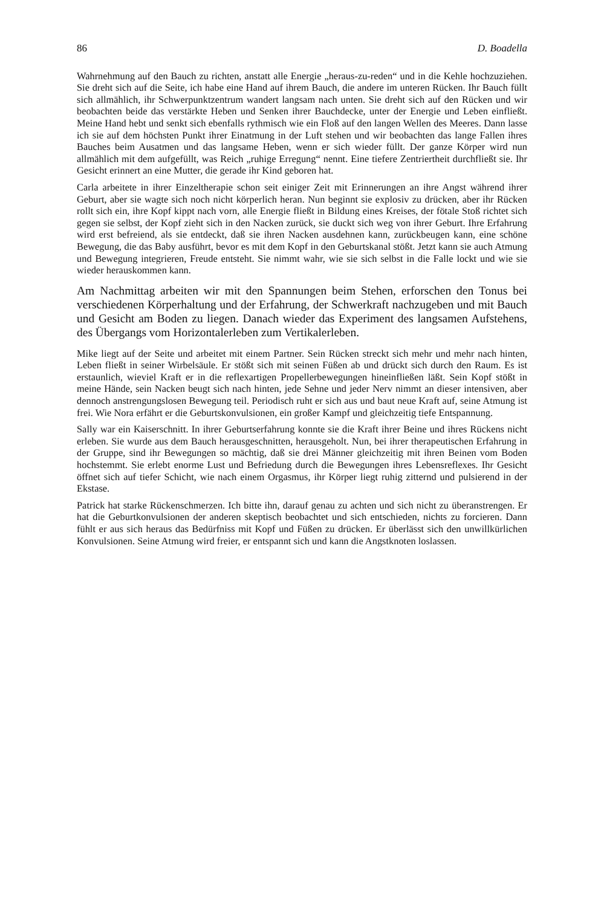86 D. Boadella
Wahrnehmung auf den Bauch zu richten, anstatt alle Energie „heraus-zu-reden“ und in die Kehle hochzuziehen. Sie dreht sich auf die Seite, ich habe eine Hand auf ihrem Bauch, die andere im unteren Rücken. Ihr Bauch füllt sich allmählich, ihr Schwerpunktzentrum wandert langsam nach unten. Sie dreht sich auf den Rücken und wir beobachten beide das verstärkte Heben und Senken ihrer Bauchdecke, unter der Energie und Leben einfließt. Meine Hand hebt und senkt sich ebenfalls rythmisch wie ein Floß auf den langen Wellen des Meeres. Dann lasse ich sie auf dem höchsten Punkt ihrer Einatmung in der Luft stehen und wir beobachten das lange Fallen ihres Bauches beim Ausatmen und das langsame Heben, wenn er sich wieder füllt. Der ganze Körper wird nun allmählich mit dem aufgefüllt, was Reich „ruhige Erregung“ nennt. Eine tiefere Zentriertheit durchfließt sie. Ihr Gesicht erinnert an eine Mutter, die gerade ihr Kind geboren hat.
Carla arbeitete in ihrer Einzeltherapie schon seit einiger Zeit mit Erinnerungen an ihre Angst während ihrer Geburt, aber sie wagte sich noch nicht körperlich heran. Nun beginnt sie explosiv zu drücken, aber ihr Rücken rollt sich ein, ihre Kopf kippt nach vorn, alle Energie fließt in Bildung eines Kreises, der fötale Stoß richtet sich gegen sie selbst, der Kopf zieht sich in den Nacken zurück, sie duckt sich weg von ihrer Geburt. Ihre Erfahrung wird erst befreiend, als sie entdeckt, daß sie ihren Nacken ausdehnen kann, zurückbeugen kann, eine schöne Bewegung, die das Baby ausführt, bevor es mit dem Kopf in den Geburtskanal stößt. Jetzt kann sie auch Atmung und Bewegung integrieren, Freude entsteht. Sie nimmt wahr, wie sie sich selbst in die Falle lockt und wie sie wieder herauskommen kann.
Am Nachmittag arbeiten wir mit den Spannungen beim Stehen, erforschen den Tonus bei verschiedenen Körperhaltung und der Erfahrung, der Schwerkraft nachzugeben und mit Bauch und Gesicht am Boden zu liegen. Danach wieder das Experiment des langsamen Aufstehens, des Übergangs vom Horizontalerleben zum Vertikalerleben.
Mike liegt auf der Seite und arbeitet mit einem Partner. Sein Rücken streckt sich mehr und mehr nach hinten, Leben fließt in seiner Wirbelsäule. Er stößt sich mit seinen Füßen ab und drückt sich durch den Raum. Es ist erstaunlich, wieviel Kraft er in die reflexartigen Propellerbewegungen hineinfließen läßt. Sein Kopf stößt in meine Hände, sein Nacken beugt sich nach hinten, jede Sehne und jeder Nerv nimmt an dieser intensiven, aber dennoch anstrengungslosen Bewegung teil. Periodisch ruht er sich aus und baut neue Kraft auf, seine Atmung ist frei. Wie Nora erfährt er die Geburtskonvulsionen, ein großer Kampf und gleichzeitig tiefe Entspannung.
Sally war ein Kaiserschnitt. In ihrer Geburtserfahrung konnte sie die Kraft ihrer Beine und ihres Rückens nicht erleben. Sie wurde aus dem Bauch herausgeschnitten, herausgeholt. Nun, bei ihrer therapeutischen Erfahrung in der Gruppe, sind ihr Bewegungen so mächtig, daß sie drei Männer gleichzeitig mit ihren Beinen vom Boden hochstemmt. Sie erlebt enorme Lust und Befriedung durch die Bewegungen ihres Lebensreflexes. Ihr Gesicht öffnet sich auf tiefer Schicht, wie nach einem Orgasmus, ihr Körper liegt ruhig zitternd und pulsierend in der Ekstase.
Patrick hat starke Rückenschmerzen. Ich bitte ihn, darauf genau zu achten und sich nicht zu überanstrengen. Er hat die Geburtkonvulsionen der anderen skeptisch beobachtet und sich entschieden, nichts zu forcieren. Dann fühlt er aus sich heraus das Bedürfniss mit Kopf und Füßen zu drücken. Er überlässt sich den unwillkürlichen Konvulsionen. Seine Atmung wird freier, er entspannt sich und kann die Angstknoten loslassen.